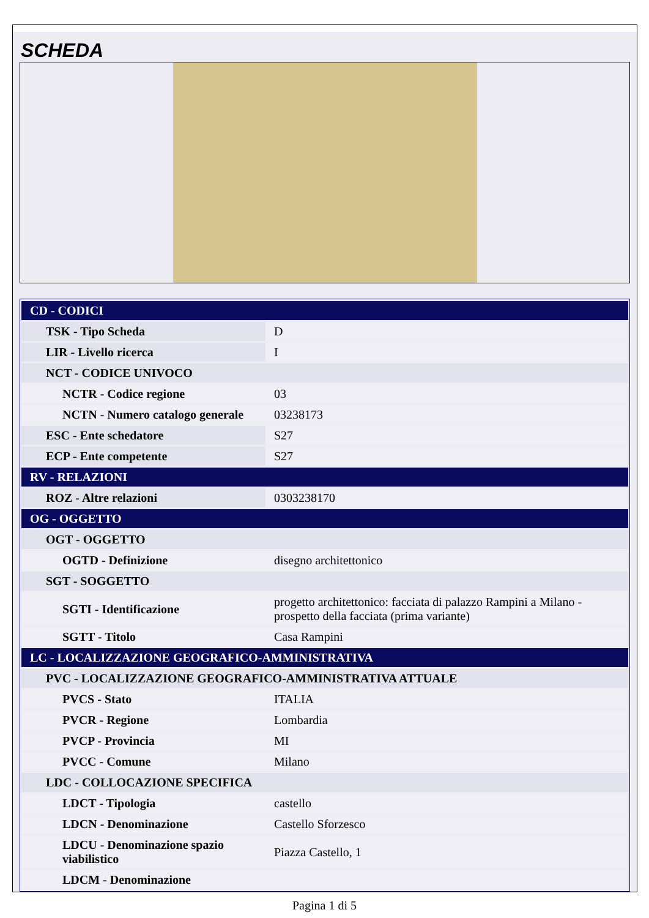SCHEDA
| CD - CODICI | |
| TSK - Tipo Scheda | D |
| LIR - Livello ricerca | I |
| NCT - CODICE UNIVOCO | |
| NCTR - Codice regione | 03 |
| NCTN - Numero catalogo generale | 03238173 |
| ESC - Ente schedatore | S27 |
| ECP - Ente competente | S27 |
| RV - RELAZIONI | |
| ROZ - Altre relazioni | 0303238170 |
| OG - OGGETTO | |
| OGT - OGGETTO | |
| OGTD - Definizione | disegno architettonico |
| SGT - SOGGETTO | |
| SGTI - Identificazione | progetto architettonico: facciata di palazzo Rampini a Milano - prospetto della facciata (prima variante) |
| SGTT - Titolo | Casa Rampini |
| LC - LOCALIZZAZIONE GEOGRAFICO-AMMINISTRATIVA | |
| PVC - LOCALIZZAZIONE GEOGRAFICO-AMMINISTRATIVA ATTUALE | |
| PVCS - Stato | ITALIA |
| PVCR - Regione | Lombardia |
| PVCP - Provincia | MI |
| PVCC - Comune | Milano |
| LDC - COLLOCAZIONE SPECIFICA | |
| LDCT - Tipologia | castello |
| LDCN - Denominazione | Castello Sforzesco |
| LDCU - Denominazione spazio viabilistico | Piazza Castello, 1 |
| LDCM - Denominazione | |
Pagina 1 di 5